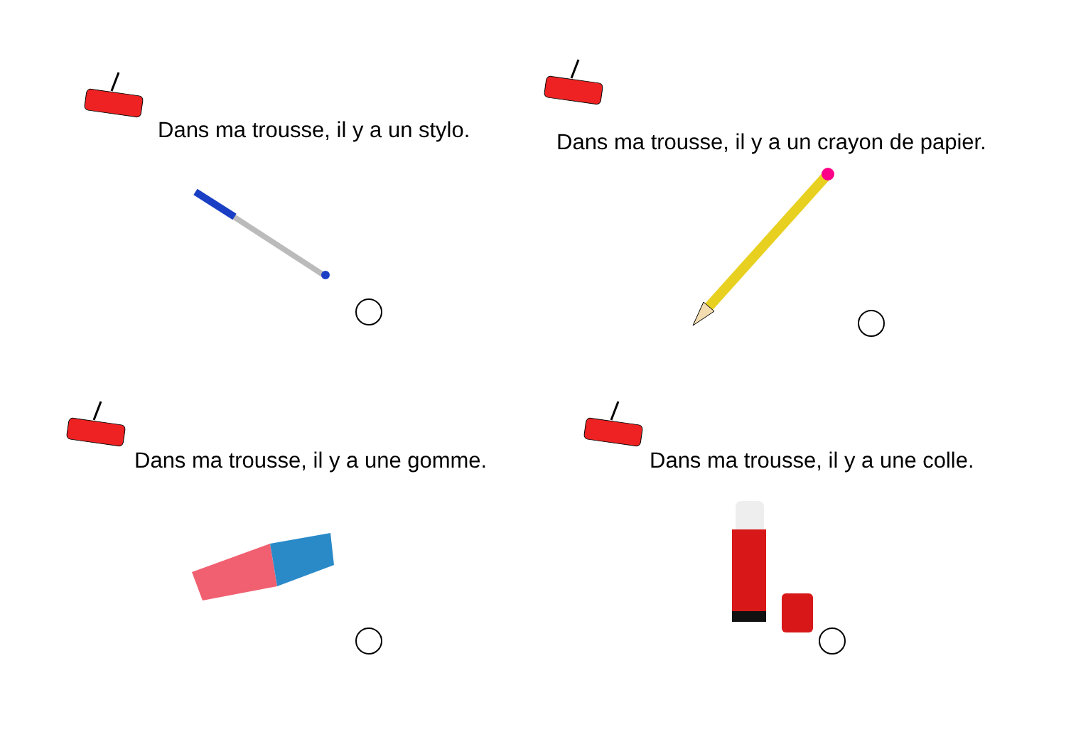Dans ma trousse, il y a un stylo.
Dans ma trousse, il y a un crayon de papier.
Dans ma trousse, il y a une gomme.
Dans ma trousse, il y a une colle.